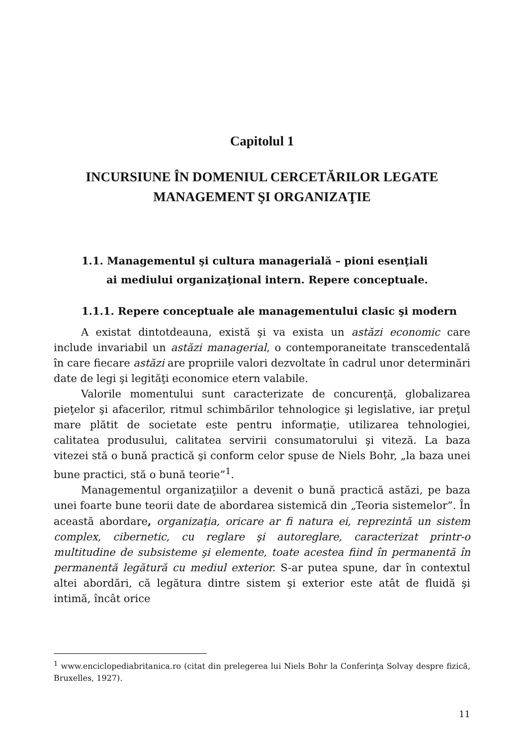Capitolul 1
INCURSIUNE ÎN DOMENIUL CERCETĂRILOR LEGATE
MANAGEMENT ŞI ORGANIZAŢIE
1.1. Managementul şi cultura managerială – pioni esenţiali
ai mediului organizaţional intern. Repere conceptuale.
1.1.1. Repere conceptuale ale managementului clasic şi modern
A existat dintotdeauna, există şi va exista un astăzi economic care include invariabil un astăzi managerial, o contemporaneitate transcedentală în care fiecare astăzi are propriile valori dezvoltate în cadrul unor determinări date de legi şi legităţi economice etern valabile.
Valorile momentului sunt caracterizate de concurenţă, globalizarea pieţelor şi afacerilor, ritmul schimbărilor tehnologice şi legislative, iar preţul mare plătit de societate este pentru informaţie, utilizarea tehnologiei, calitatea produsului, calitatea servirii consumatorului şi viteză. La baza vitezei stă o bună practică şi conform celor spuse de Niels Bohr, „la baza unei bune practici, stă o bună teorie”<sup>1</sup>.
Managementul organizaţiilor a devenit o bună practică astăzi, pe baza unei foarte bune teorii date de abordarea sistemică din „Teoria sistemelor”. În această abordare, organizaţia, oricare ar fi natura ei, reprezintă un sistem complex, cibernetic, cu reglare şi autoreglare, caracterizat printr-o multitudine de subsisteme şi elemente, toate acestea fiind în permanentă în permanentă legătură cu mediul exterior. S-ar putea spune, dar în contextul altei abordări, că legătura dintre sistem şi exterior este atât de fluidă şi intimă, încât orice
<sup>1</sup> www.enciclopediabritanica.ro (citat din prelegerea lui Niels Bohr la Conferinţa Solvay despre fizică, Bruxelles, 1927).
11